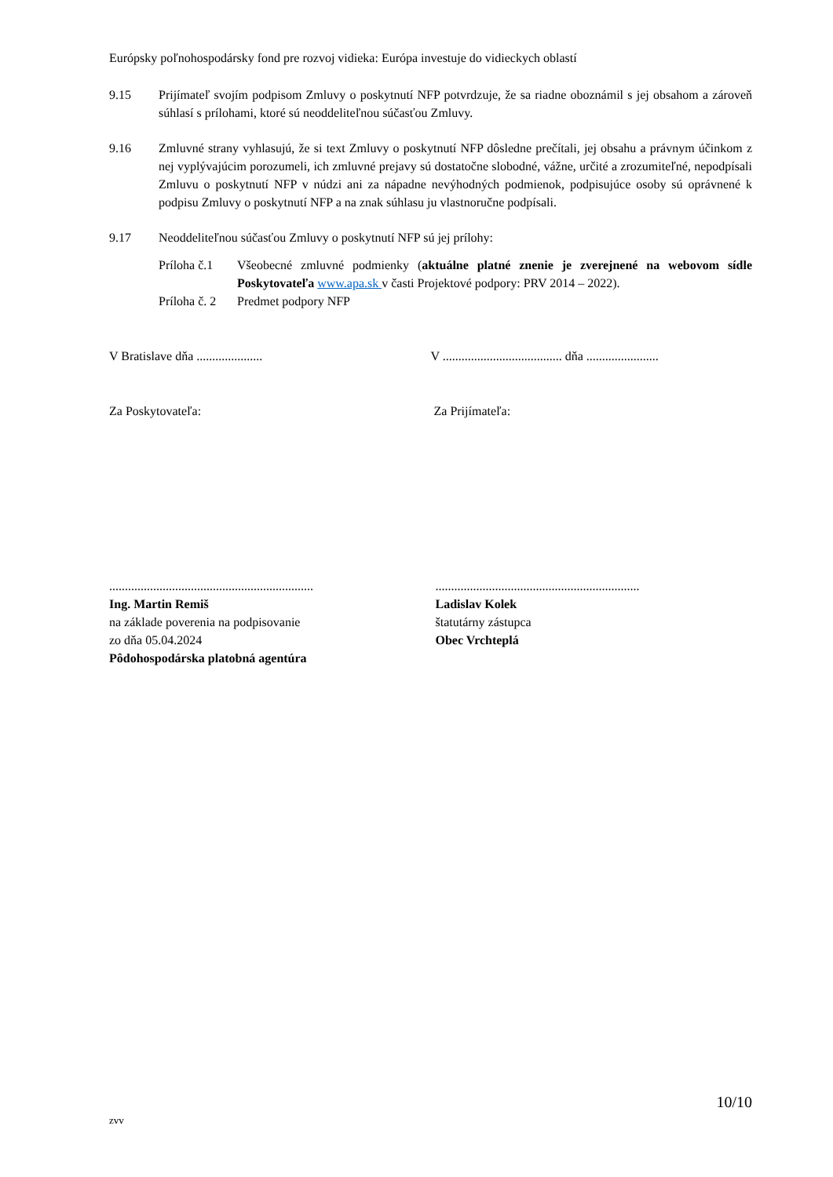Európsky poľnohospodársky fond pre rozvoj vidieka: Európa investuje do vidieckych oblastí
9.15 Prijímateľ svojím podpisom Zmluvy o poskytnutí NFP potvrdzuje, že sa riadne oboznámil s jej obsahom a zároveň súhlasí s prílohami, ktoré sú neoddeliteľnou súčasťou Zmluvy.
9.16 Zmluvné strany vyhlasujú, že si text Zmluvy o poskytnutí NFP dôsledne prečítali, jej obsahu a právnym účinkom z nej vyplývajúcim porozumeli, ich zmluvné prejavy sú dostatočne slobodné, vážne, určité a zrozumiteľné, nepodpísali Zmluvu o poskytnutí NFP v núdzi ani za nápadne nevýhodných podmienok, podpisujúce osoby sú oprávnené k podpisu Zmluvy o poskytnutí NFP a na znak súhlasu ju vlastnoručne podpísali.
9.17 Neoddeliteľnou súčasťou Zmluvy o poskytnutí NFP sú jej prílohy:
Príloha č.1
Všeobecné zmluvné podmienky (aktuálne platné znenie je zverejnené na webovom sídle Poskytovateľa www.apa.sk v časti Projektové podpory: PRV 2014 – 2022).
Príloha č. 2
Predmet podpory NFP
V Bratislave dňa .....................
V ...................................... dňa .......................
Za Poskytovateľa: Za Prijímateľa:
.................................................................
Ing. Martin Remiš
na základe poverenia na podpisovanie
zo dňa 05.04.2024
Pôdohospodárska platobná agentúra
.................................................................
Ladislav Kolek
štatutárny zástupca
Obec Vrchteplá
10/10
zvv